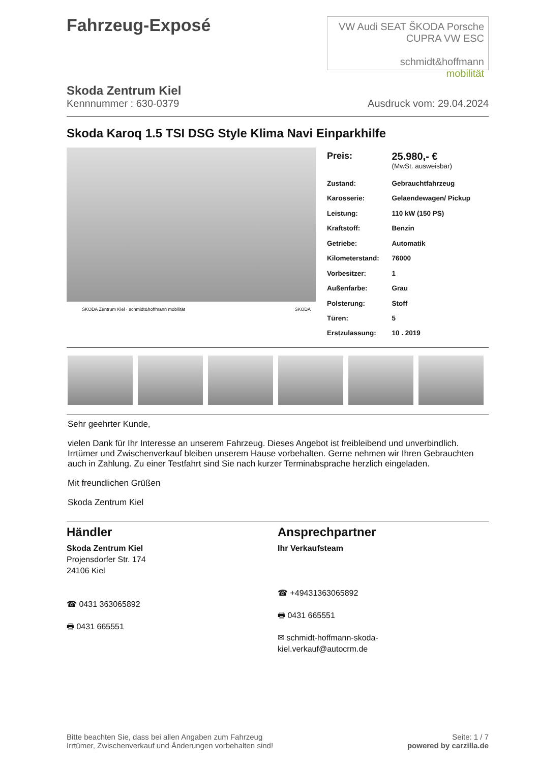Fahrzeug-Exposé
VW Audi SEAT ŠKODA Porsche CUPRA VW ESC
schmidt&hoffmann
mobilität
Skoda Zentrum Kiel
Kennnummer : 630-0379 Ausdruck vom: 29.04.2024
Skoda Karoq 1.5 TSI DSG Style Klima Navi Einparkhilfe
ŠKODA Zentrum Kiel · schmidt&hoffmann mobilität ŠKODA
| Preis: | 25.980,- € (MwSt. ausweisbar) |
| Zustand: | Gebrauchtfahrzeug |
| Karosserie: | Gelaendewagen/ Pickup |
| Leistung: | 110 kW (150 PS) |
| Kraftstoff: | Benzin |
| Getriebe: | Automatik |
| Kilometerstand: | 76000 |
| Vorbesitzer: | 1 |
| Außenfarbe: | Grau |
| Polsterung: | Stoff |
| Türen: | 5 |
| Erstzulassung: | 10 . 2019 |
Sehr geehrter Kunde,
vielen Dank für Ihr Interesse an unserem Fahrzeug. Dieses Angebot ist freibleibend und unverbindlich. Irrtümer und Zwischenverkauf bleiben unserem Hause vorbehalten. Gerne nehmen wir Ihren Gebrauchten auch in Zahlung. Zu einer Testfahrt sind Sie nach kurzer Terminabsprache herzlich eingeladen.
Mit freundlichen Grüßen
Skoda Zentrum Kiel
Händler
Skoda Zentrum Kiel
Projensdorfer Str. 174
24106 Kiel
☎ 0431 363065892
🖶 0431 665551
Ansprechpartner
Ihr Verkaufsteam
☎ +49431363065892
🖶 0431 665551
✉ schmidt-hoffmann-skoda-
kiel.verkauf@autocrm.de
Bitte beachten Sie, dass bei allen Angaben zum Fahrzeug
Irrtümer, Zwischenverkauf und Änderungen vorbehalten sind! Seite: 1 / 7
powered by carzilla.de